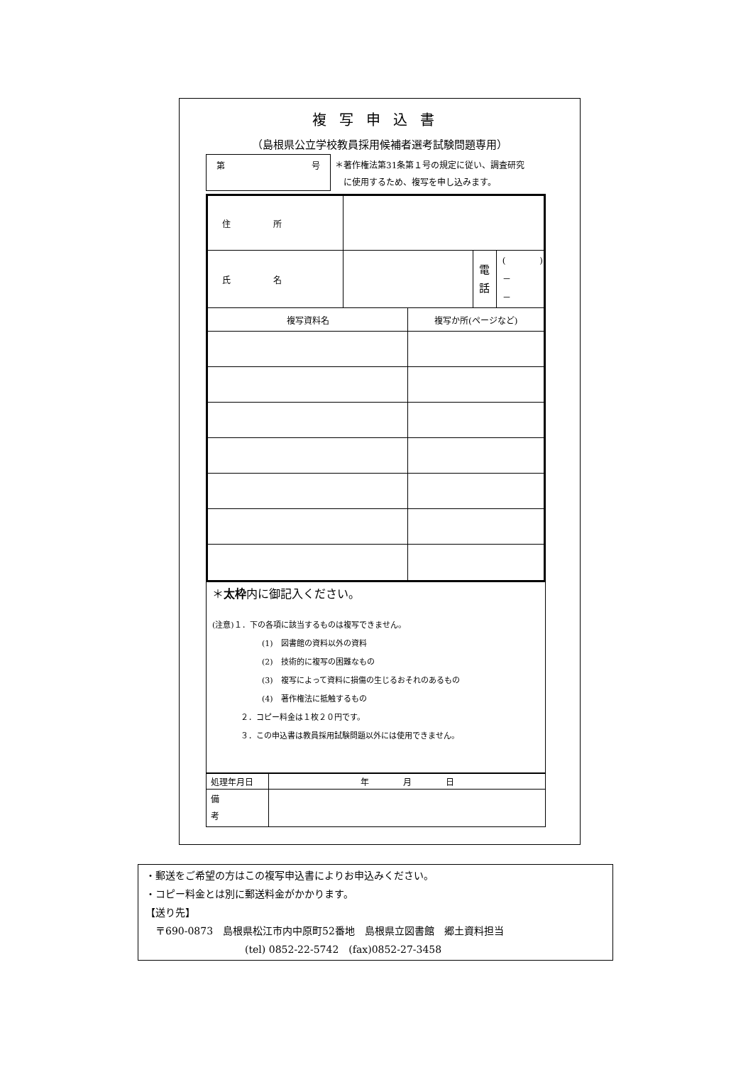複写申込書
（島根県公立学校教員採用候補者選考試験問題専用）
第 号
＊著作権法第31条第１号の規定に従い、調査研究
　に使用するため、複写を申し込みます。
| 住 所 | | | | |
| 氏 名 | | | 電 話 | ( ) － － |
| 複写資料名 | | 複写か所(ページなど) | | |
＊太枠内に御記入ください。
(注意)１．下の各項に該当するものは複写できません。
(1)　図書館の資料以外の資料
(2)　技術的に複写の困難なもの
(3)　複写によって資料に損傷の生じるおそれのあるもの
(4)　著作権法に抵触するもの
２．コピー料金は１枚２０円です。
３．この申込書は教員採用試験問題以外には使用できません。
| 処理年月日 | 年 月 日 |
| 備 考 | |
・郵送をご希望の方はこの複写申込書によりお申込みください。
・コピー料金とは別に郵送料金がかかります。
【送り先】
　〒690-0873　島根県松江市内中原町52番地　島根県立図書館　郷土資料担当
(tel) 0852-22-5742　(fax)0852-27-3458